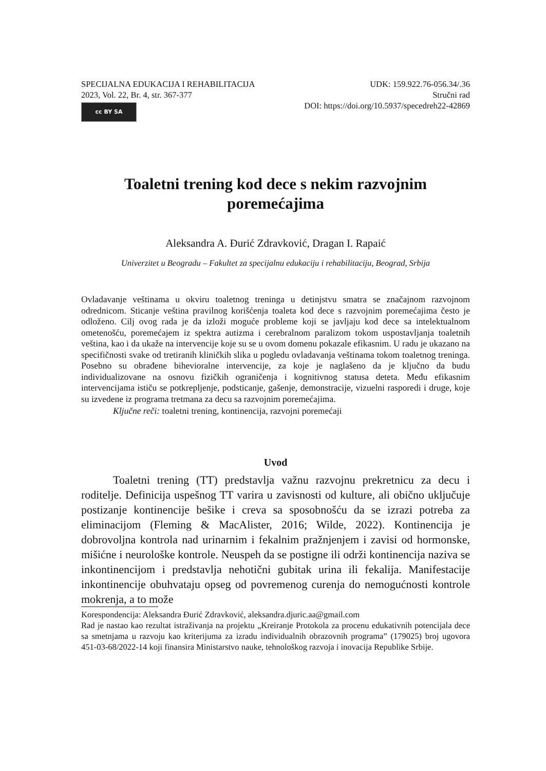SPECIJALNA EDUKACIJA I REHABILITACIJA
2023, Vol. 22, Br. 4, str. 367-377
cc BY SA
UDK: 159.922.76-056.34/.36
Stručni rad
DOI: https://doi.org/10.5937/specedreh22-42869
Toaletni trening kod dece s nekim razvojnim poremećajima
Aleksandra A. Đurić Zdravković, Dragan I. Rapaić
Univerzitet u Beogradu – Fakultet za specijalnu edukaciju i rehabilitaciju, Beograd, Srbija
Ovladavanje veštinama u okviru toaletnog treninga u detinjstvu smatra se značajnom razvojnom odrednicom. Sticanje veština pravilnog korišćenja toaleta kod dece s razvojnim poremećajima često je odloženo. Cilj ovog rada je da izloži moguće probleme koji se javljaju kod dece sa intelektualnom ometenošću, poremećajem iz spektra autizma i cerebralnom paralizom tokom uspostavljanja toaletnih veština, kao i da ukaže na intervencije koje su se u ovom domenu pokazale efikasnim. U radu je ukazano na specifičnosti svake od tretiranih kliničkih slika u pogledu ovladavanja veštinama tokom toaletnog treninga. Posebno su obrađene bihevioralne intervencije, za koje je naglašeno da je ključno da budu individualizovane na osnovu fizičkih ograničenja i kognitivnog statusa deteta. Među efikasnim intervencijama ističu se potkrepljenje, podsticanje, gašenje, demonstracije, vizuelni rasporedi i druge, koje su izvedene iz programa tretmana za decu sa razvojnim poremećajima.
Ključne reči: toaletni trening, kontinencija, razvojni poremećaji
Uvod
Toaletni trening (TT) predstavlja važnu razvojnu prekretnicu za decu i roditelje. Definicija uspešnog TT varira u zavisnosti od kulture, ali obično uključuje postizanje kontinencije bešike i creva sa sposobnošću da se izrazi potreba za eliminacijom (Fleming & MacAlister, 2016; Wilde, 2022). Kontinencija je dobrovoljna kontrola nad urinarnim i fekalnim pražnjenjem i zavisi od hormonske, mišićne i neurološke kontrole. Neuspeh da se postigne ili održi kontinencija naziva se inkontinencijom i predstavlja nehotični gubitak urina ili fekalija. Manifestacije inkontinencije obuhvataju opseg od povremenog curenja do nemogućnosti kontrole mokrenja, a to može
Korespondencija: Aleksandra Đurić Zdravković, aleksandra.djuric.aa@gmail.com
Rad je nastao kao rezultat istraživanja na projektu „Kreiranje Protokola za procenu edukativnih potencijala dece sa smetnjama u razvoju kao kriterijuma za izradu individualnih obrazovnih programa” (179025) broj ugovora 451-03-68/2022-14 koji finansira Ministarstvo nauke, tehnološkog razvoja i inovacija Republike Srbije.